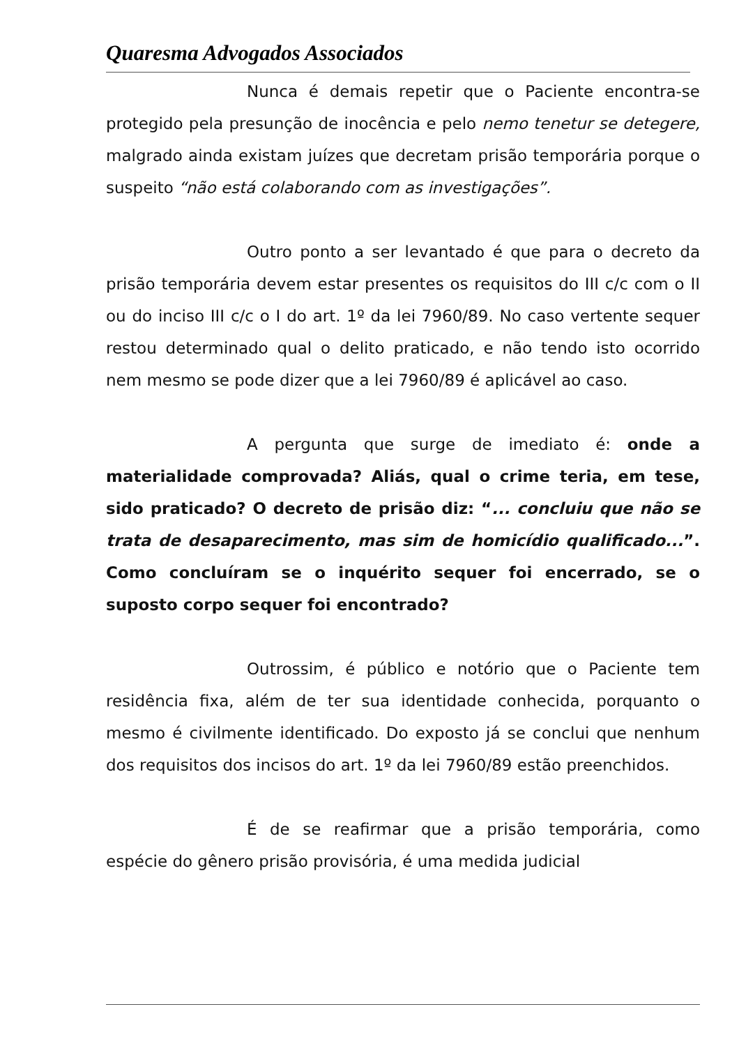Quaresma Advogados Associados
Nunca é demais repetir que o Paciente encontra-se protegido pela presunção de inocência e pelo nemo tenetur se detegere, malgrado ainda existam juízes que decretam prisão temporária porque o suspeito “não está colaborando com as investigações”.
Outro ponto a ser levantado é que para o decreto da prisão temporária devem estar presentes os requisitos do III c/c com o II ou do inciso III c/c o I do art. 1º da lei 7960/89. No caso vertente sequer restou determinado qual o delito praticado, e não tendo isto ocorrido nem mesmo se pode dizer que a lei 7960/89 é aplicável ao caso.
A pergunta que surge de imediato é: onde a materialidade comprovada? Aliás, qual o crime teria, em tese, sido praticado? O decreto de prisão diz: “... concluiu que não se trata de desaparecimento, mas sim de homicídio qualificado...”. Como concluíram se o inquérito sequer foi encerrado, se o suposto corpo sequer foi encontrado?
Outrossim, é público e notório que o Paciente tem residência fixa, além de ter sua identidade conhecida, porquanto o mesmo é civilmente identificado. Do exposto já se conclui que nenhum dos requisitos dos incisos do art. 1º da lei 7960/89 estão preenchidos.
É de se reafirmar que a prisão temporária, como espécie do gênero prisão provisória, é uma medida judicial